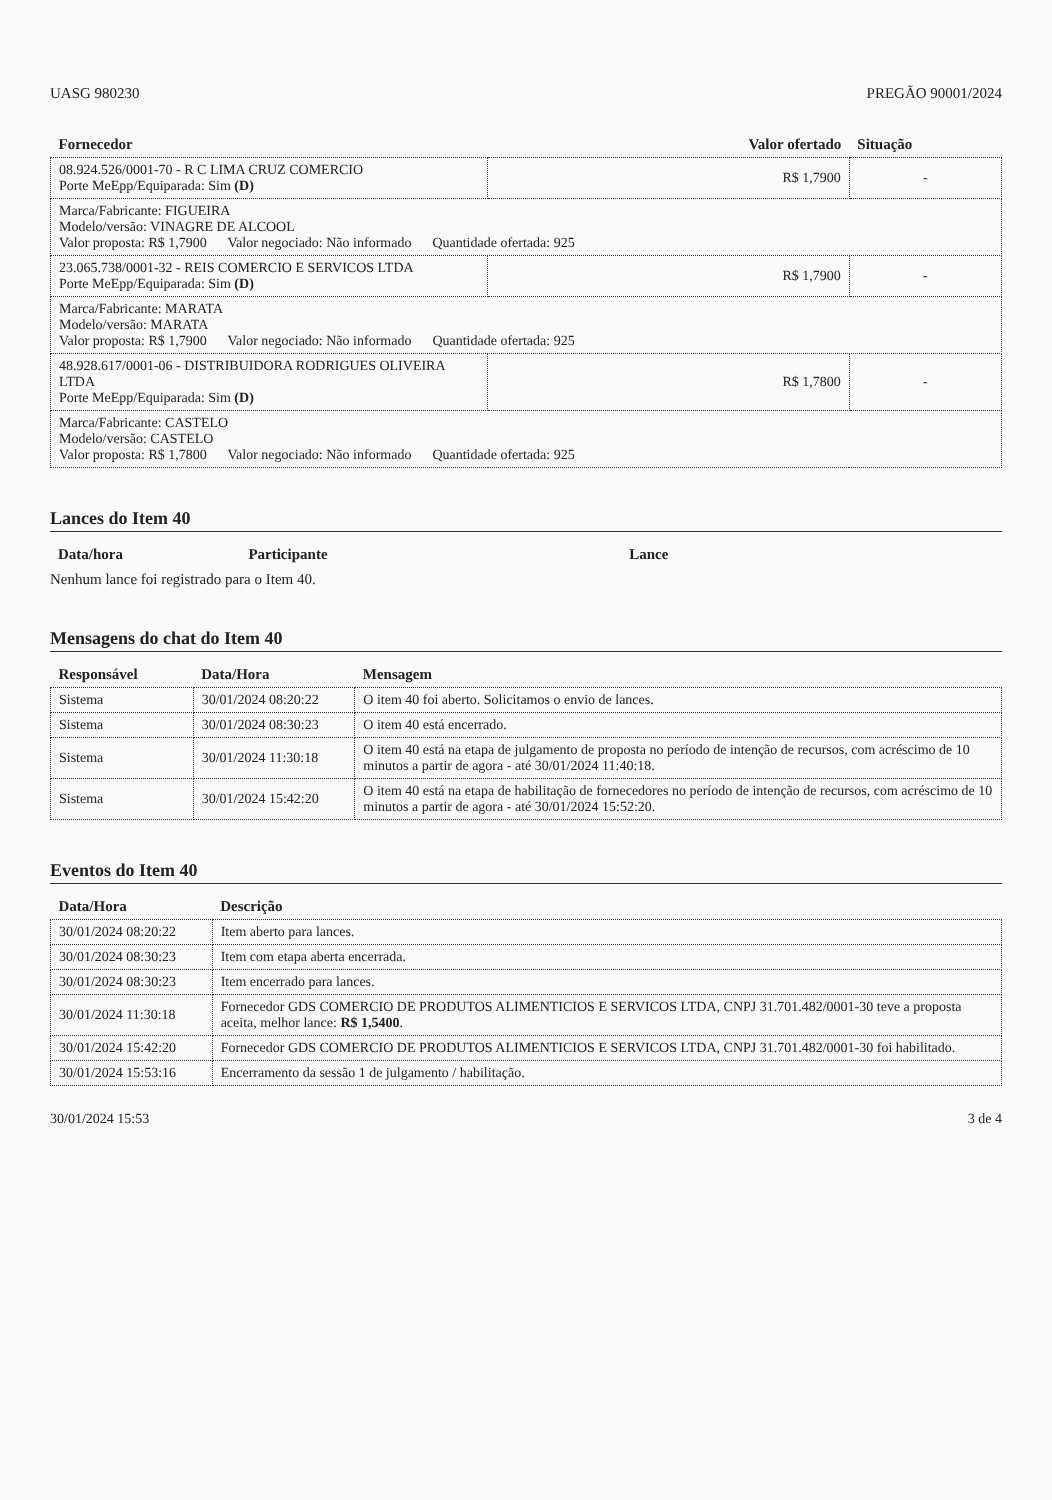UASG 980230 PREGÃO 90001/2024
| Fornecedor | Valor ofertado | Situação |
| --- | --- | --- |
| 08.924.526/0001-70 - R C LIMA CRUZ COMERCIO Porte MeEpp/Equiparada: Sim (D) | R$ 1,7900 | - |
| Marca/Fabricante: FIGUEIRA Modelo/versão: VINAGRE DE ALCOOL Valor proposta: R$ 1,7900 Valor negociado: Não informado Quantidade ofertada: 925 | | |
| 23.065.738/0001-32 - REIS COMERCIO E SERVICOS LTDA Porte MeEpp/Equiparada: Sim (D) | R$ 1,7900 | - |
| Marca/Fabricante: MARATA Modelo/versão: MARATA Valor proposta: R$ 1,7900 Valor negociado: Não informado Quantidade ofertada: 925 | | |
| 48.928.617/0001-06 - DISTRIBUIDORA RODRIGUES OLIVEIRA LTDA Porte MeEpp/Equiparada: Sim (D) | R$ 1,7800 | - |
| Marca/Fabricante: CASTELO Modelo/versão: CASTELO Valor proposta: R$ 1,7800 Valor negociado: Não informado Quantidade ofertada: 925 | | |
Lances do Item 40
| Data/hora | Participante | Lance |
| --- | --- | --- |
Nenhum lance foi registrado para o Item 40.
Mensagens do chat do Item 40
| Responsável | Data/Hora | Mensagem |
| --- | --- | --- |
| Sistema | 30/01/2024 08:20:22 | O item 40 foi aberto. Solicitamos o envio de lances. |
| Sistema | 30/01/2024 08:30:23 | O item 40 está encerrado. |
| Sistema | 30/01/2024 11:30:18 | O item 40 está na etapa de julgamento de proposta no período de intenção de recursos, com acréscimo de 10 minutos a partir de agora - até 30/01/2024 11:40:18. |
| Sistema | 30/01/2024 15:42:20 | O item 40 está na etapa de habilitação de fornecedores no período de intenção de recursos, com acréscimo de 10 minutos a partir de agora - até 30/01/2024 15:52:20. |
Eventos do Item 40
| Data/Hora | Descrição |
| --- | --- |
| 30/01/2024 08:20:22 | Item aberto para lances. |
| 30/01/2024 08:30:23 | Item com etapa aberta encerrada. |
| 30/01/2024 08:30:23 | Item encerrado para lances. |
| 30/01/2024 11:30:18 | Fornecedor GDS COMERCIO DE PRODUTOS ALIMENTICIOS E SERVICOS LTDA, CNPJ 31.701.482/0001-30 teve a proposta aceita, melhor lance: R$ 1,5400 . |
| 30/01/2024 15:42:20 | Fornecedor GDS COMERCIO DE PRODUTOS ALIMENTICIOS E SERVICOS LTDA, CNPJ 31.701.482/0001-30 foi habilitado. |
| 30/01/2024 15:53:16 | Encerramento da sessão 1 de julgamento / habilitação. |
30/01/2024 15:53 3 de 4